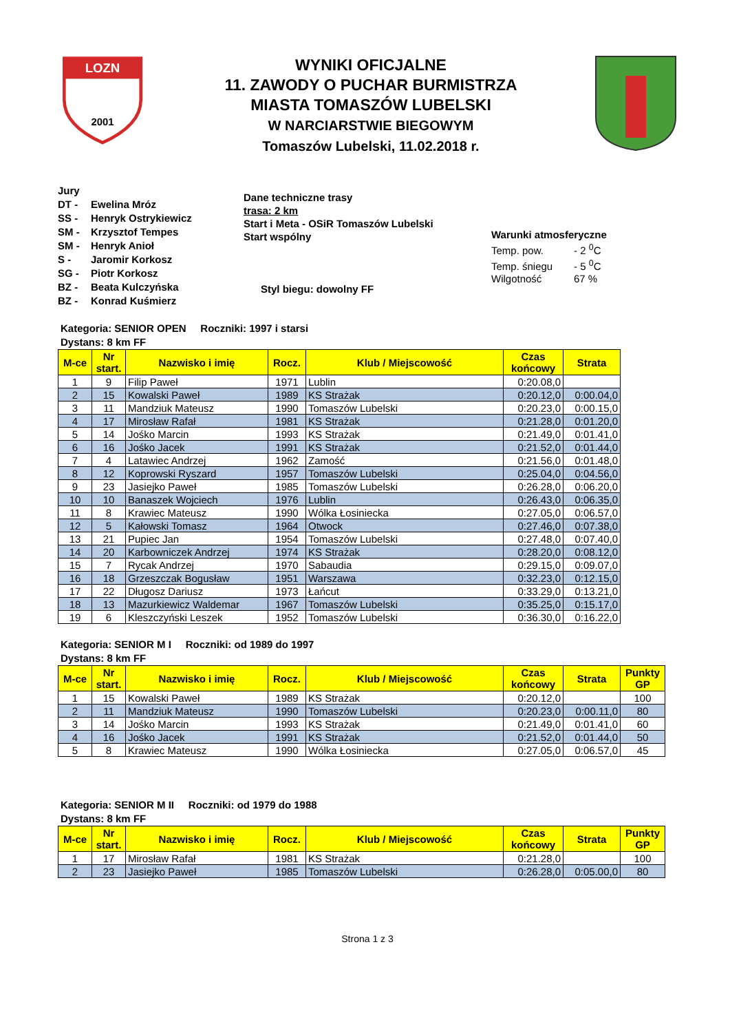LOZN
2001
WYNIKI OFICJALNE
11. ZAWODY O PUCHAR BURMISTRZA
MIASTA TOMASZÓW LUBELSKI
W NARCIARSTWIE BIEGOWYM
Tomaszów Lubelski, 11.02.2018 r.
Jury
DT - Ewelina Mróz
SS - Henryk Ostrykiewicz
SM - Krzysztof Tempes
SM - Henryk Anioł
S - Jaromir Korkosz
SG - Piotr Korkosz
BZ - Beata Kulczyńska
BZ - Konrad Kuśmierz
Dane techniczne trasy
trasa: 2 km
Start i Meta - OSiR Tomaszów Lubelski
Start wspólny
Styl biegu: dowolny FF
Warunki atmosferyczne
Temp. pow. - 2 <sup>0</sup>C
Temp. śniegu - 5 <sup>0</sup>C
Wilgotność 67 %
Kategoria: SENIOR OPEN Roczniki: 1997 i starsi
Dystans: 8 km FF
| M-ce | Nr start. | Nazwisko i imię | Rocz. | Klub / Miejscowość | Czas końcowy | Strata |
| --- | --- | --- | --- | --- | --- | --- |
| 1 | 9 | Filip Paweł | 1971 | Lublin | 0:20.08,0 | |
| 2 | 15 | Kowalski Paweł | 1989 | KS Strażak | 0:20.12,0 | 0:00.04,0 |
| 3 | 11 | Mandziuk Mateusz | 1990 | Tomaszów Lubelski | 0:20.23,0 | 0:00.15,0 |
| 4 | 17 | Mirosław Rafał | 1981 | KS Strażak | 0:21.28,0 | 0:01.20,0 |
| 5 | 14 | Jośko Marcin | 1993 | KS Strażak | 0:21.49,0 | 0:01.41,0 |
| 6 | 16 | Jośko Jacek | 1991 | KS Strażak | 0:21.52,0 | 0:01.44,0 |
| 7 | 4 | Latawiec Andrzej | 1962 | Zamość | 0:21.56,0 | 0:01.48,0 |
| 8 | 12 | Koprowski Ryszard | 1957 | Tomaszów Lubelski | 0:25.04,0 | 0:04.56,0 |
| 9 | 23 | Jasiejko Paweł | 1985 | Tomaszów Lubelski | 0:26.28,0 | 0:06.20,0 |
| 10 | 10 | Banaszek Wojciech | 1976 | Lublin | 0:26.43,0 | 0:06.35,0 |
| 11 | 8 | Krawiec Mateusz | 1990 | Wólka Łosiniecka | 0:27.05,0 | 0:06.57,0 |
| 12 | 5 | Kałowski Tomasz | 1964 | Otwock | 0:27.46,0 | 0:07.38,0 |
| 13 | 21 | Pupiec Jan | 1954 | Tomaszów Lubelski | 0:27.48,0 | 0:07.40,0 |
| 14 | 20 | Karbowniczek Andrzej | 1974 | KS Strażak | 0:28.20,0 | 0:08.12,0 |
| 15 | 7 | Rycak Andrzej | 1970 | Sabaudia | 0:29.15,0 | 0:09.07,0 |
| 16 | 18 | Grzeszczak Bogusław | 1951 | Warszawa | 0:32.23,0 | 0:12.15,0 |
| 17 | 22 | Długosz Dariusz | 1973 | Łańcut | 0:33.29,0 | 0:13.21,0 |
| 18 | 13 | Mazurkiewicz Waldemar | 1967 | Tomaszów Lubelski | 0:35.25,0 | 0:15.17,0 |
| 19 | 6 | Kleszczyński Leszek | 1952 | Tomaszów Lubelski | 0:36.30,0 | 0:16.22,0 |
Kategoria: SENIOR M I Roczniki: od 1989 do 1997
Dystans: 8 km FF
| M-ce | Nr start. | Nazwisko i imię | Rocz. | Klub / Miejscowość | Czas końcowy | Strata | Punkty GP |
| --- | --- | --- | --- | --- | --- | --- | --- |
| 1 | 15 | Kowalski Paweł | 1989 | KS Strażak | 0:20.12,0 | | 100 |
| 2 | 11 | Mandziuk Mateusz | 1990 | Tomaszów Lubelski | 0:20.23,0 | 0:00.11,0 | 80 |
| 3 | 14 | Jośko Marcin | 1993 | KS Strażak | 0:21.49,0 | 0:01.41,0 | 60 |
| 4 | 16 | Jośko Jacek | 1991 | KS Strażak | 0:21.52,0 | 0:01.44,0 | 50 |
| 5 | 8 | Krawiec Mateusz | 1990 | Wólka Łosiniecka | 0:27.05,0 | 0:06.57,0 | 45 |
Kategoria: SENIOR M II Roczniki: od 1979 do 1988
Dystans: 8 km FF
| M-ce | Nr start. | Nazwisko i imię | Rocz. | Klub / Miejscowość | Czas końcowy | Strata | Punkty GP |
| --- | --- | --- | --- | --- | --- | --- | --- |
| 1 | 17 | Mirosław Rafał | 1981 | KS Strażak | 0:21.28,0 | | 100 |
| 2 | 23 | Jasiejko Paweł | 1985 | Tomaszów Lubelski | 0:26.28,0 | 0:05.00,0 | 80 |
Strona 1 z 3